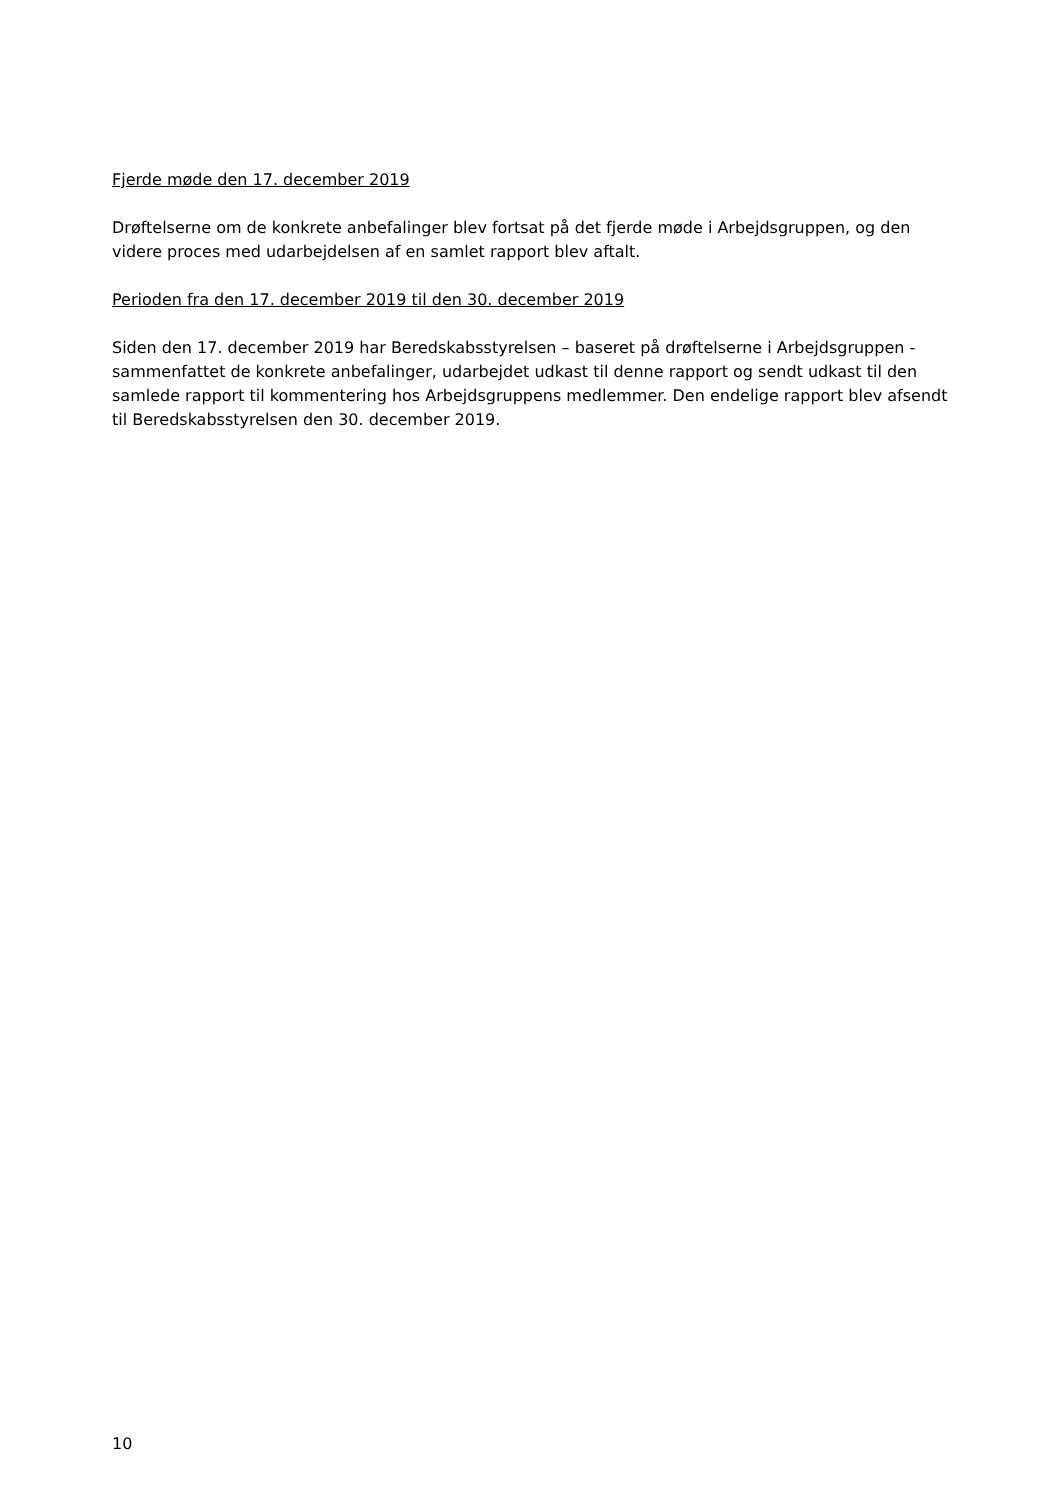Fjerde møde den 17. december 2019
Drøftelserne om de konkrete anbefalinger blev fortsat på det fjerde møde i Arbejdsgruppen, og den videre proces med udarbejdelsen af en samlet rapport blev aftalt.
Perioden fra den 17. december 2019 til den 30. december 2019
Siden den 17. december 2019 har Beredskabsstyrelsen – baseret på drøftelserne i Arbejdsgruppen - sammenfattet de konkrete anbefalinger, udarbejdet udkast til denne rapport og sendt udkast til den samlede rapport til kommentering hos Arbejdsgruppens medlemmer. Den endelige rapport blev afsendt til Beredskabsstyrelsen den 30. december 2019.
10